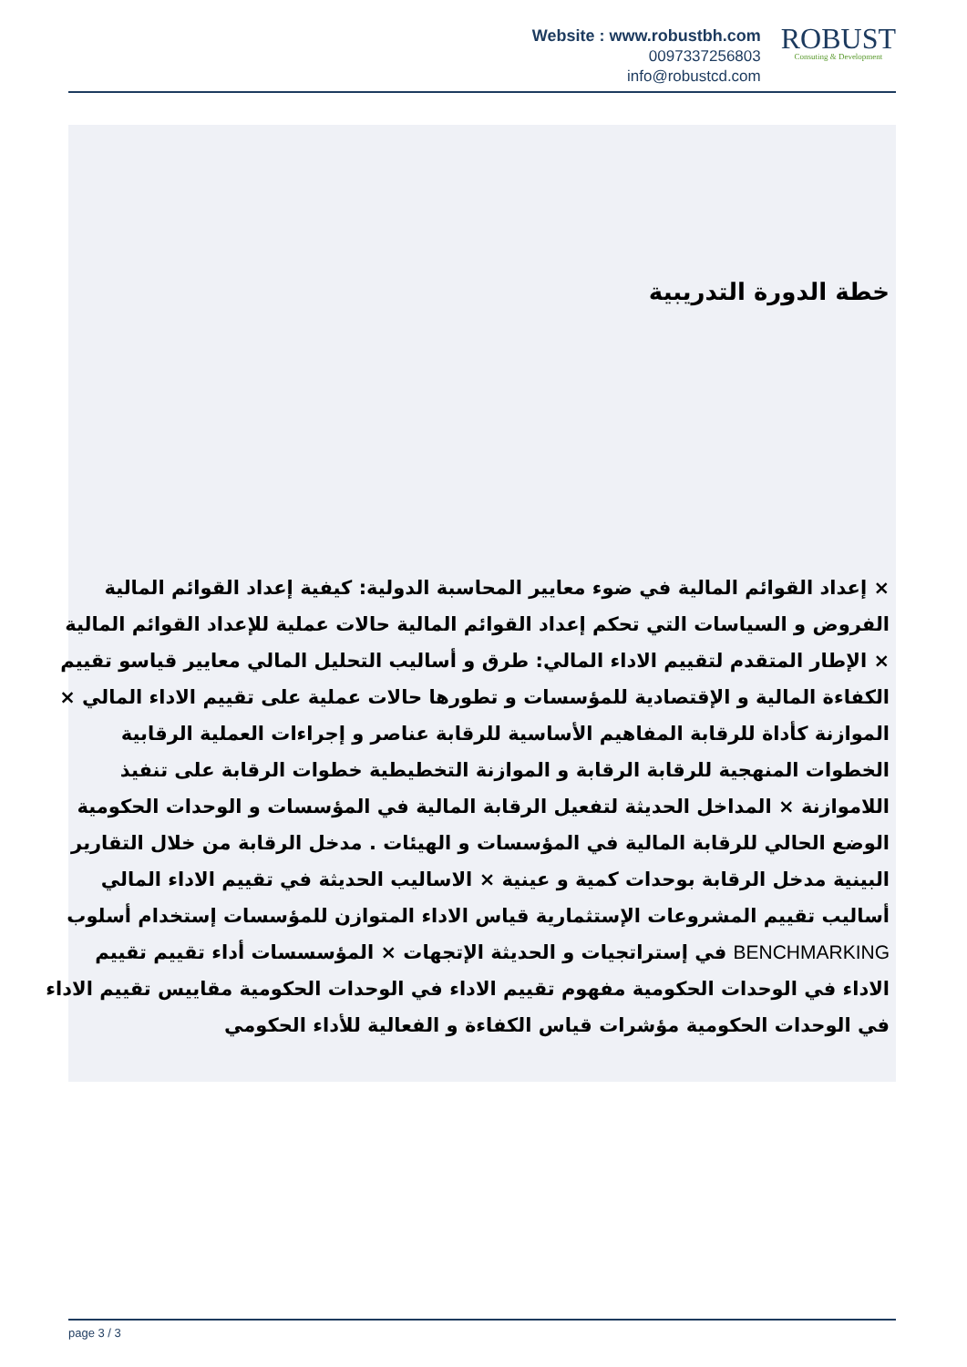Website : www.robustbh.com
0097337256803
info@robustcd.com
ROBUST
Consuting & Development
خطة الدورة التدريبية
× إعداد القوائم المالية في ضوء معايير المحاسبة الدولية: كيفية إعداد القوائم المالية الفروض و السياسات التي تحكم إعداد القوائم المالية حالات عملية للإعداد القوائم المالية × الإطار المتقدم لتقييم الاداء المالي: طرق و أساليب التحليل المالي معايير قياسو تقييم الكفاءة المالية و الإقتصادية للمؤسسات و تطورها حالات عملية على تقييم الاداء المالي × الموازنة كأداة للرقابة المفاهيم الأساسية للرقابة عناصر و إجراءات العملية الرقابية الخطوات المنهجية للرقابة الرقابة و الموازنة التخطيطية خطوات الرقابة على تنفيذ اللاموازنة × المداخل الحديثة لتفعيل الرقابة المالية في المؤسسات و الوحدات الحكومية الوضع الحالي للرقابة المالية في المؤسسات و الهيئات . مدخل الرقابة من خلال التقارير البينية مدخل الرقابة بوحدات كمية و عينية × الاساليب الحديثة في تقييم الاداء المالي أساليب تقييم المشروعات الإستثمارية قياس الاداء المتوازن للمؤسسات إستخدام أسلوب BENCHMARKING في إستراتجيات و الحديثة الإتجهات × المؤسسسات أداء تقييم تقييم الاداء في الوحدات الحكومية مفهوم تقييم الاداء في الوحدات الحكومية مقاييس تقييم الاداء في الوحدات الحكومية مؤشرات قياس الكفاءة و الفعالية للأداء الحكومي
page 3 / 3